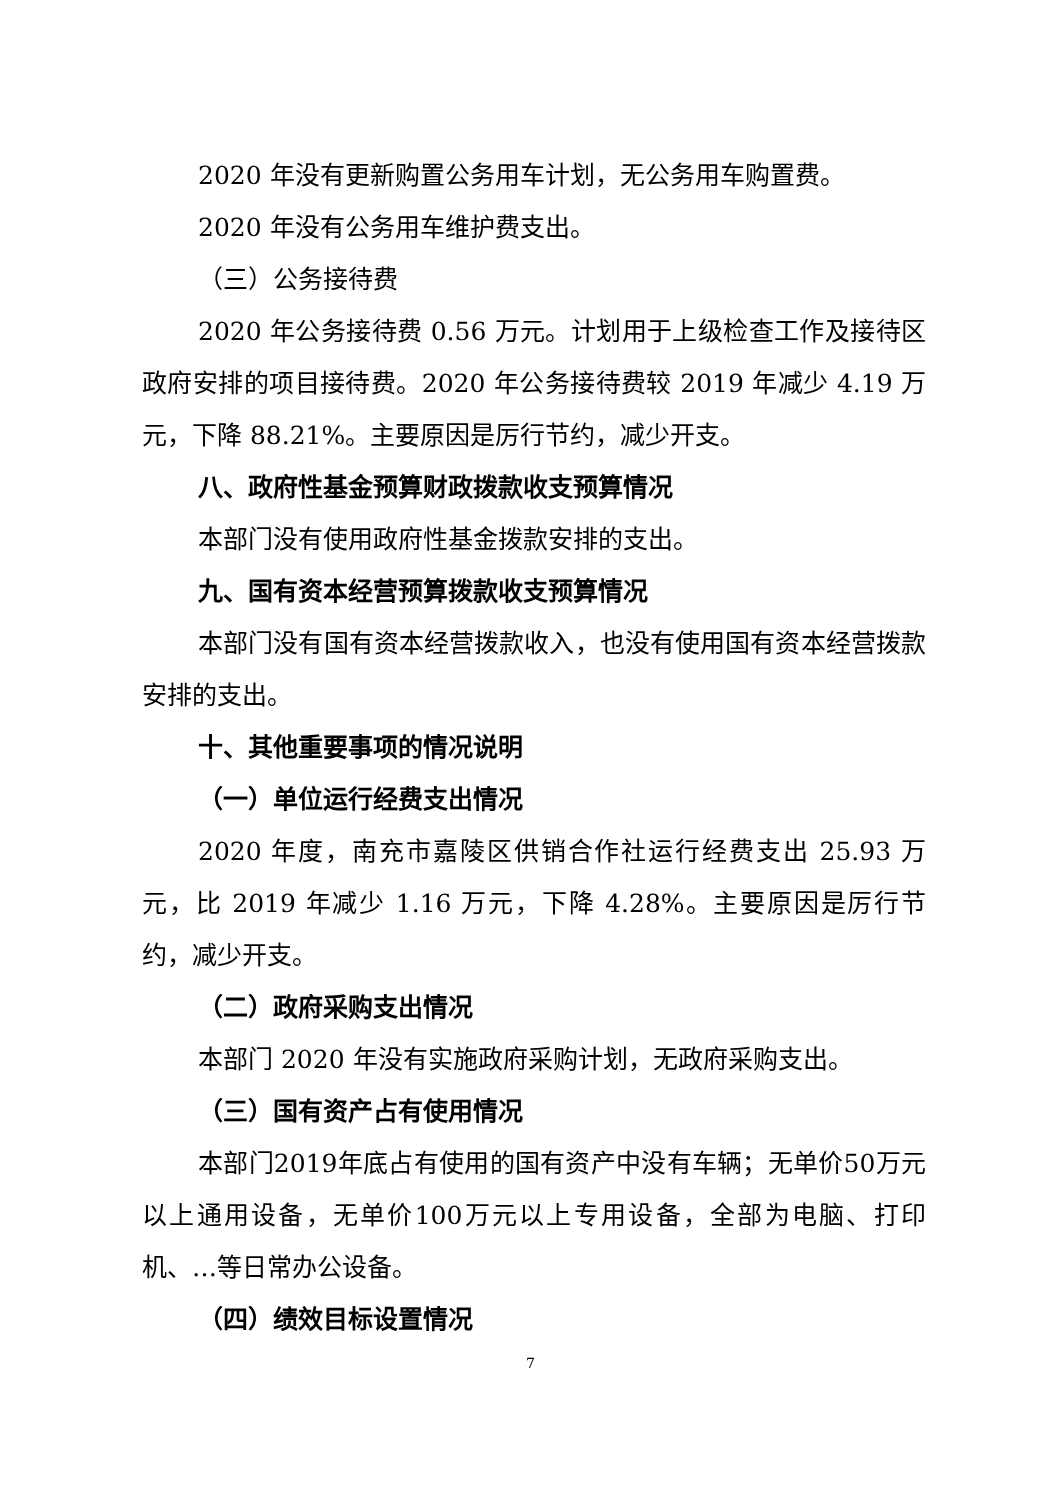2020 年没有更新购置公务用车计划，无公务用车购置费。
2020 年没有公务用车维护费支出。
（三）公务接待费
2020 年公务接待费 0.56 万元。计划用于上级检查工作及接待区政府安排的项目接待费。2020 年公务接待费较 2019 年减少 4.19 万元，下降 88.21%。主要原因是厉行节约，减少开支。
八、政府性基金预算财政拨款收支预算情况
本部门没有使用政府性基金拨款安排的支出。
九、国有资本经营预算拨款收支预算情况
本部门没有国有资本经营拨款收入，也没有使用国有资本经营拨款安排的支出。
十、其他重要事项的情况说明
（一）单位运行经费支出情况
2020 年度，南充市嘉陵区供销合作社运行经费支出 25.93 万元，比 2019 年减少 1.16 万元，下降 4.28%。主要原因是厉行节约，减少开支。
（二）政府采购支出情况
本部门 2020 年没有实施政府采购计划，无政府采购支出。
（三）国有资产占有使用情况
本部门2019年底占有使用的国有资产中没有车辆；无单价50万元以上通用设备，无单价100万元以上专用设备，全部为电脑、打印机、…等日常办公设备。
（四）绩效目标设置情况
7